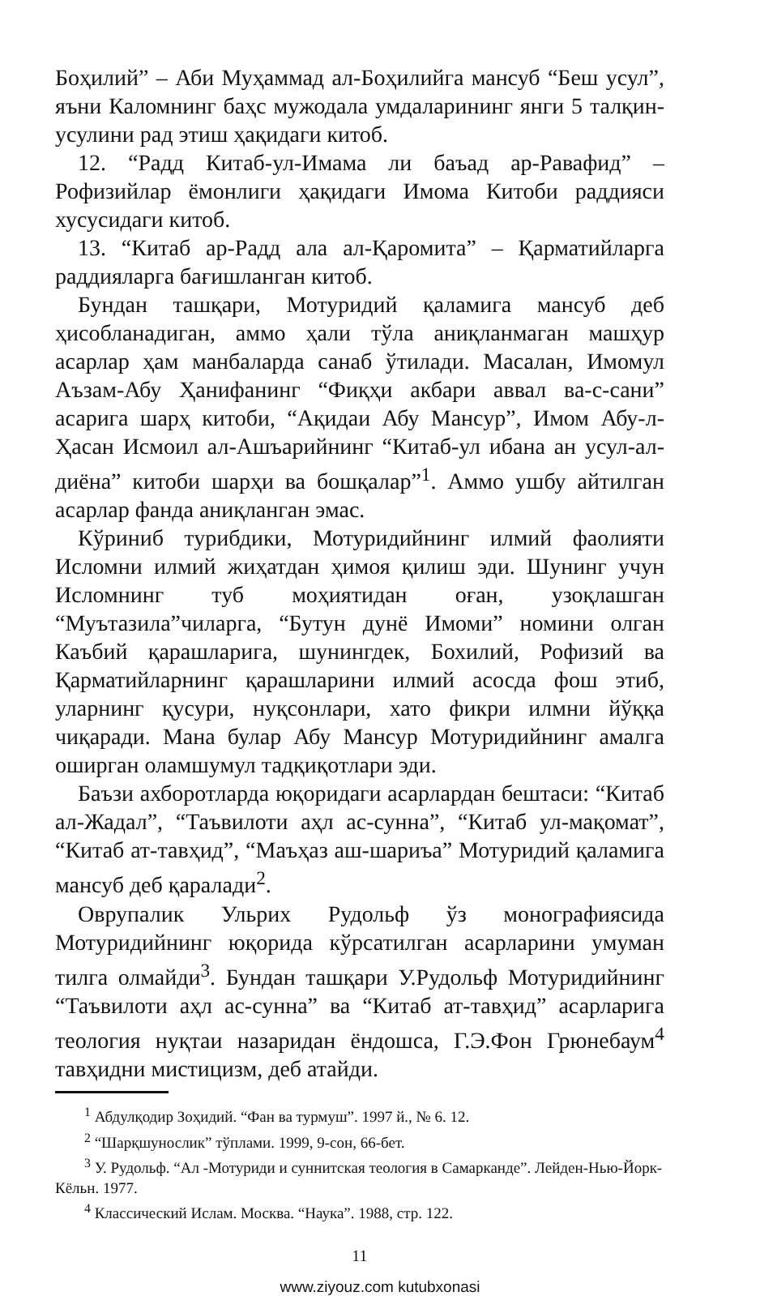Боҳилий” – Аби Муҳаммад ал-Боҳилийга мансуб “Беш усул”, яъни Каломнинг баҳс мужодала умдаларининг янги 5 талқин-усулини рад этиш ҳақидаги китоб.
12. “Радд Китаб-ул-Имама ли баъад ар-Равафид” – Рофизийлар ёмонлиги ҳақидаги Имома Китоби раддияси хусусидаги китоб.
13. “Китаб ар-Радд ала ал-Қаромита” – Қарматийларга раддияларга бағишланган китоб.
Бундан ташқари, Мотуридий қаламига мансуб деб ҳисобланадиган, аммо ҳали тўла аниқланмаган машҳур асарлар ҳам манбаларда санаб ўтилади. Масалан, Имомул Аъзам-Абу Ҳанифанинг “Фиқҳи акбари аввал ва-с-сани” асарига шарҳ китоби, “Ақидаи Абу Мансур”, Имом Абу-л-Ҳасан Исмоил ал-Ашъарийнинг “Китаб-ул ибана ан усул-ал-диёна” китоби шарҳи ва бошқалар”<sup>1</sup>. Аммо ушбу айтилган асарлар фанда аниқланган эмас.
Кўриниб турибдики, Мотуридийнинг илмий фаолияти Исломни илмий жиҳатдан ҳимоя қилиш эди. Шунинг учун Исломнинг туб моҳиятидан оған, узоқлашган “Муътазила”чиларга, “Бутун дунё Имоми” номини олган Каъбий қарашларига, шунингдек, Бохилий, Рофизий ва Қарматийларнинг қарашларини илмий асосда фош этиб, уларнинг қусури, нуқсонлари, хато фикри илмни йўққа чиқаради. Мана булар Абу Мансур Мотуридийнинг амалга оширган оламшумул тадқиқотлари эди.
Баъзи ахборотларда юқоридаги асарлардан бештаси: “Китаб ал-Жадал”, “Таъвилоти аҳл ас-сунна”, “Китаб ул-мақомат”, “Китаб ат-тавҳид”, “Маъҳаз аш-шариъа” Мотуридий қаламига мансуб деб қаралади<sup>2</sup>.
Оврупалик Ульрих Рудольф ўз монографиясида Мотуридийнинг юқорида кўрсатилган асарларини умуман тилга олмайди<sup>3</sup>. Бундан ташқари У.Рудольф Мотуридийнинг “Таъвилоти аҳл ас-сунна” ва “Китаб ат-тавҳид” асарларига теология нуқтаи назаридан ёндошса, Г.Э.Фон Грюнебаум<sup>4</sup> тавҳидни мистицизм, деб атайди.
<sup>1</sup> Абдулқодир Зоҳидий. “Фан ва турмуш”. 1997 й., № 6. 12.
<sup>2</sup> “Шарқшунослик” тўплами. 1999, 9-сон, 66-бет.
<sup>3</sup> У. Рудольф. “Ал -Мотуриди и суннитская теология в Самарканде”. Лейден-Нью-Йорк-Кёльн. 1977.
<sup>4</sup> Классический Ислам. Москва. “Наука”. 1988, стр. 122.
11
www.ziyouz.com kutubxonasi